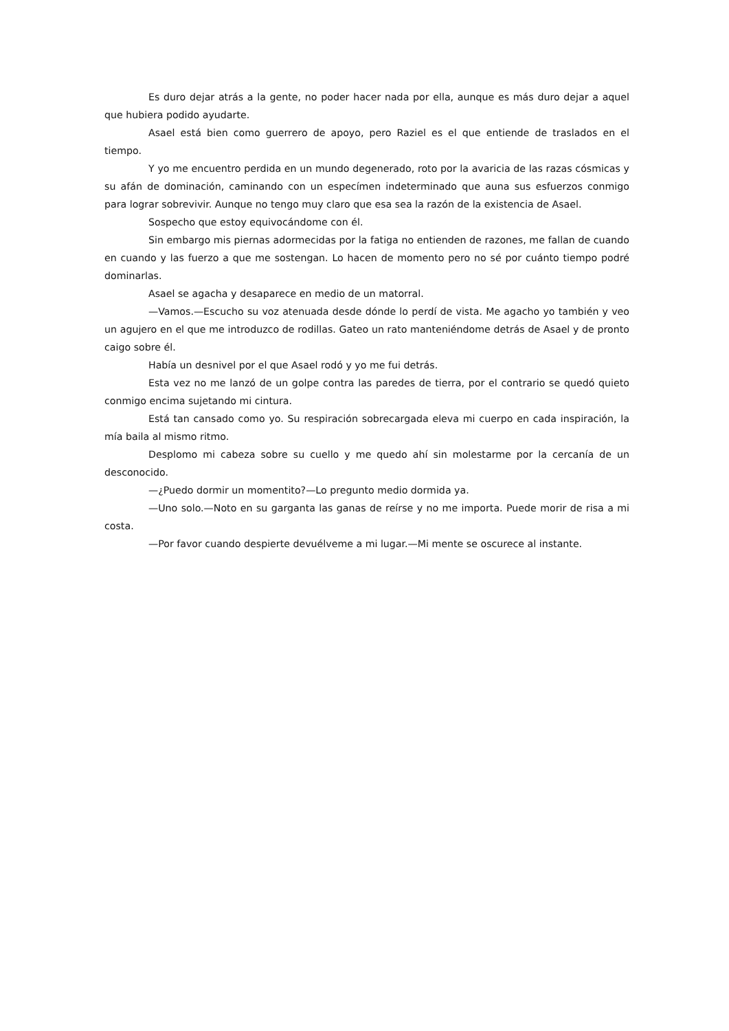Es duro dejar atrás a la gente, no poder hacer nada por ella, aunque es más duro dejar a aquel que hubiera podido ayudarte.
Asael está bien como guerrero de apoyo, pero Raziel es el que entiende de traslados en el tiempo.
Y yo me encuentro perdida en un mundo degenerado, roto por la avaricia de las razas cósmicas y su afán de dominación, caminando con un especímen indeterminado que auna sus esfuerzos conmigo para lograr sobrevivir. Aunque no tengo muy claro que esa sea la razón de la existencia de Asael.
Sospecho que estoy equivocándome con él.
Sin embargo mis piernas adormecidas por la fatiga no entienden de razones, me fallan de cuando en cuando y las fuerzo a que me sostengan. Lo hacen de momento pero no sé por cuánto tiempo podré dominarlas.
Asael se agacha y desaparece en medio de un matorral.
—Vamos.—Escucho su voz atenuada desde dónde lo perdí de vista. Me agacho yo también y veo un agujero en el que me introduzco de rodillas. Gateo un rato manteniéndome detrás de Asael y de pronto caigo sobre él.
Había un desnivel por el que Asael rodó y yo me fui detrás.
Esta vez no me lanzó de un golpe contra las paredes de tierra, por el contrario se quedó quieto conmigo encima sujetando mi cintura.
Está tan cansado como yo. Su respiración sobrecargada eleva mi cuerpo en cada inspiración, la mía baila al mismo ritmo.
Desplomo mi cabeza sobre su cuello y me quedo ahí sin molestarme por la cercanía de un desconocido.
—¿Puedo dormir un momentito?—Lo pregunto medio dormida ya.
—Uno solo.—Noto en su garganta las ganas de reírse y no me importa. Puede morir de risa a mi costa.
—Por favor cuando despierte devuélveme a mi lugar.—Mi mente se oscurece al instante.